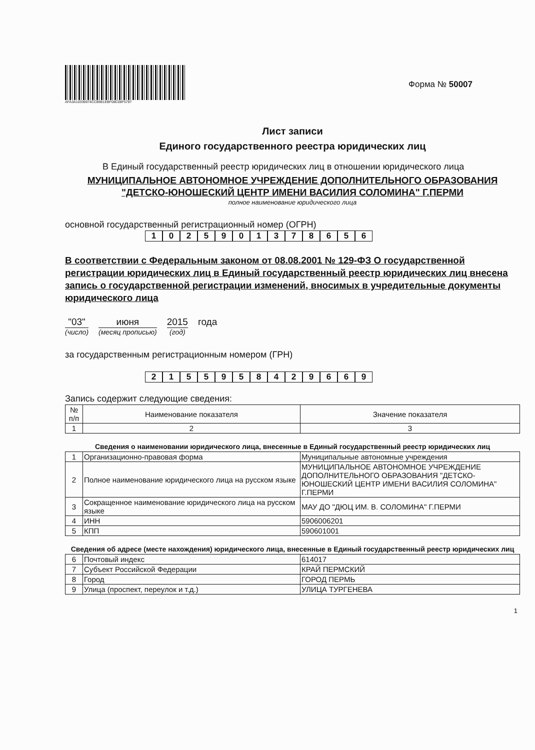AFA3A10336974CCB961EBF08C08F5787
Форма № 50007
Лист записи
Единого государственного реестра юридических лиц
В Единый государственный реестр юридических лиц в отношении юридического лица
МУНИЦИПАЛЬНОЕ АВТОНОМНОЕ УЧРЕЖДЕНИЕ ДОПОЛНИТЕЛЬНОГО ОБРАЗОВАНИЯ "ДЕТСКО-ЮНОШЕСКИЙ ЦЕНТР ИМЕНИ ВАСИЛИЯ СОЛОМИНА" Г.ПЕРМИ
полное наименование юридического лица
основной государственный регистрационный номер (ОГРН)
1025901378656
В соответствии с Федеральным законом от 08.08.2001 № 129-ФЗ О государственной регистрации юридических лиц в Единый государственный реестр юридических лиц внесена запись о государственной регистрации изменений, вносимых в учредительные документы юридического лица
"03"
(число)
июня
(месяц прописью)
2015
(год)
года
за государственным регистрационным номером (ГРН)
2155958429669
Запись содержит следующие сведения:
| № п/п | Наименование показателя | Значение показателя |
| --- | --- | --- |
| 1 | 2 | 3 |
Сведения о наименовании юридического лица, внесенные в Единый государственный реестр юридических лиц
| 1 | Организационно-правовая форма | Муниципальные автономные учреждения |
| 2 | Полное наименование юридического лица на русском языке | МУНИЦИПАЛЬНОЕ АВТОНОМНОЕ УЧРЕЖДЕНИЕ ДОПОЛНИТЕЛЬНОГО ОБРАЗОВАНИЯ "ДЕТСКО-ЮНОШЕСКИЙ ЦЕНТР ИМЕНИ ВАСИЛИЯ СОЛОМИНА" Г.ПЕРМИ |
| 3 | Сокращенное наименование юридического лица на русском языке | МАУ ДО "ДЮЦ ИМ. В. СОЛОМИНА" Г.ПЕРМИ |
| 4 | ИНН | 5906006201 |
| 5 | КПП | 590601001 |
Сведения об адресе (месте нахождения) юридического лица, внесенные в Единый государственный реестр юридических лиц
| 6 | Почтовый индекс | 614017 |
| 7 | Субъект Российской Федерации | КРАЙ ПЕРМСКИЙ |
| 8 | Город | ГОРОД ПЕРМЬ |
| 9 | Улица (проспект, переулок и т.д.) | УЛИЦА ТУРГЕНЕВА |
1